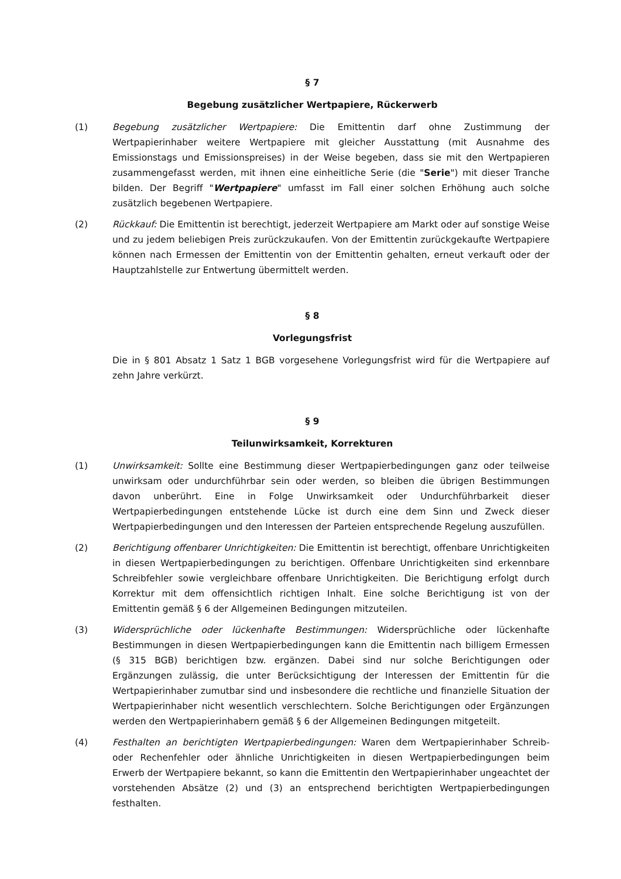§ 7
Begebung zusätzlicher Wertpapiere, Rückerwerb
(1) Begebung zusätzlicher Wertpapiere: Die Emittentin darf ohne Zustimmung der Wertpapierinhaber weitere Wertpapiere mit gleicher Ausstattung (mit Ausnahme des Emissionstags und Emissionspreises) in der Weise begeben, dass sie mit den Wertpapieren zusammengefasst werden, mit ihnen eine einheitliche Serie (die "Serie") mit dieser Tranche bilden. Der Begriff "Wertpapiere" umfasst im Fall einer solchen Erhöhung auch solche zusätzlich begebenen Wertpapiere.
(2) Rückkauf: Die Emittentin ist berechtigt, jederzeit Wertpapiere am Markt oder auf sonstige Weise und zu jedem beliebigen Preis zurückzukaufen. Von der Emittentin zurückgekaufte Wertpapiere können nach Ermessen der Emittentin von der Emittentin gehalten, erneut verkauft oder der Hauptzahlstelle zur Entwertung übermittelt werden.
§ 8
Vorlegungsfrist
Die in § 801 Absatz 1 Satz 1 BGB vorgesehene Vorlegungsfrist wird für die Wertpapiere auf zehn Jahre verkürzt.
§ 9
Teilunwirksamkeit, Korrekturen
(1) Unwirksamkeit: Sollte eine Bestimmung dieser Wertpapierbedingungen ganz oder teilweise unwirksam oder undurchführbar sein oder werden, so bleiben die übrigen Bestimmungen davon unberührt. Eine in Folge Unwirksamkeit oder Undurchführbarkeit dieser Wertpapierbedingungen entstehende Lücke ist durch eine dem Sinn und Zweck dieser Wertpapierbedingungen und den Interessen der Parteien entsprechende Regelung auszufüllen.
(2) Berichtigung offenbarer Unrichtigkeiten: Die Emittentin ist berechtigt, offenbare Unrichtigkeiten in diesen Wertpapierbedingungen zu berichtigen. Offenbare Unrichtigkeiten sind erkennbare Schreibfehler sowie vergleichbare offenbare Unrichtigkeiten. Die Berichtigung erfolgt durch Korrektur mit dem offensichtlich richtigen Inhalt. Eine solche Berichtigung ist von der Emittentin gemäß § 6 der Allgemeinen Bedingungen mitzuteilen.
(3) Widersprüchliche oder lückenhafte Bestimmungen: Widersprüchliche oder lückenhafte Bestimmungen in diesen Wertpapierbedingungen kann die Emittentin nach billigem Ermessen (§ 315 BGB) berichtigen bzw. ergänzen. Dabei sind nur solche Berichtigungen oder Ergänzungen zulässig, die unter Berücksichtigung der Interessen der Emittentin für die Wertpapierinhaber zumutbar sind und insbesondere die rechtliche und finanzielle Situation der Wertpapierinhaber nicht wesentlich verschlechtern. Solche Berichtigungen oder Ergänzungen werden den Wertpapierinhabern gemäß § 6 der Allgemeinen Bedingungen mitgeteilt.
(4) Festhalten an berichtigten Wertpapierbedingungen: Waren dem Wertpapierinhaber Schreib- oder Rechenfehler oder ähnliche Unrichtigkeiten in diesen Wertpapierbedingungen beim Erwerb der Wertpapiere bekannt, so kann die Emittentin den Wertpapierinhaber ungeachtet der vorstehenden Absätze (2) und (3) an entsprechend berichtigten Wertpapierbedingungen festhalten.